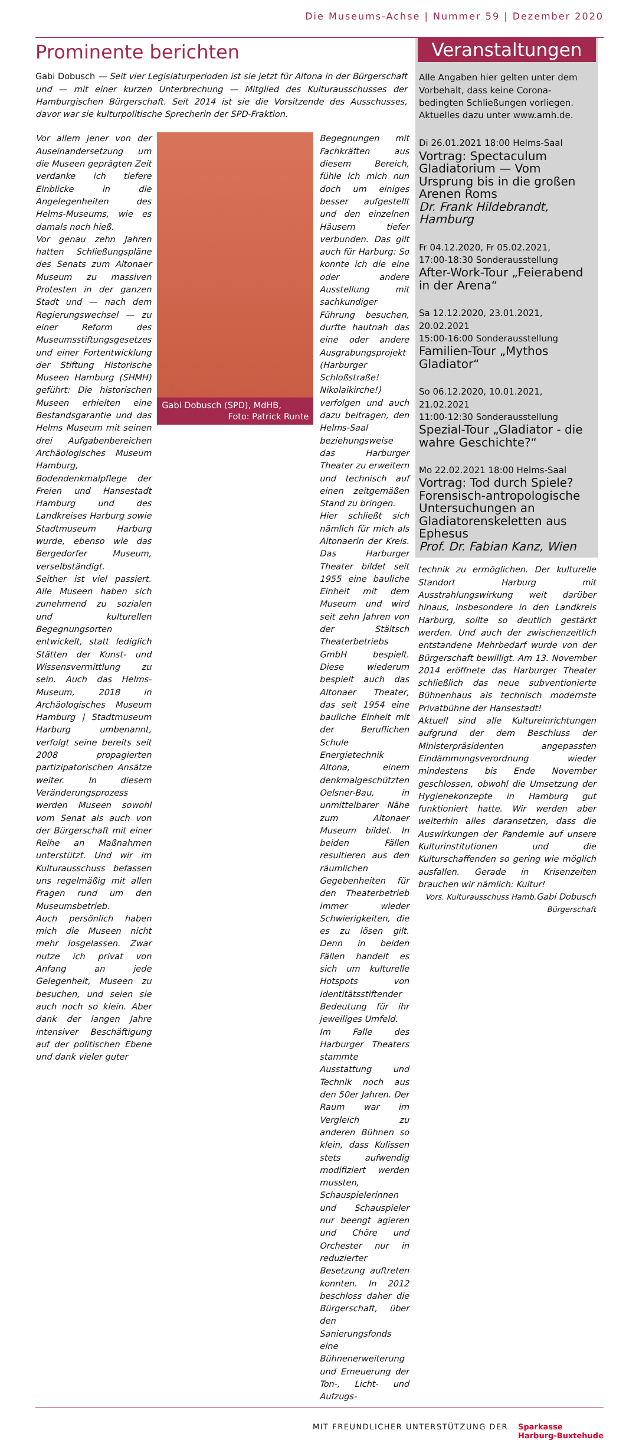Die Museums-Achse | Nummer 59 | Dezember 2020
Prominente berichten
Gabi Dobusch — Seit vier Legislaturperioden ist sie jetzt für Altona in der Bürgerschaft und — mit einer kurzen Unterbrechung — Mitglied des Kulturausschusses der Hamburgischen Bürgerschaft. Seit 2014 ist sie die Vorsitzende des Ausschusses, davor war sie kulturpolitische Sprecherin der SPD-Fraktion.
Vor allem jener von der Auseinandersetzung um die Museen geprägten Zeit verdanke ich tiefere Einblicke in die Angelegenheiten des Helms-Museums, wie es damals noch hieß.
Vor genau zehn Jahren hatten Schließungspläne des Senats zum Altonaer Museum zu massiven Protesten in der ganzen Stadt und — nach dem Regierungswechsel — zu einer Reform des Museumsstiftungsgesetzes und einer Fortentwicklung der Stiftung Historische Museen Hamburg (SHMH) geführt: Die historischen Museen erhielten eine Bestandsgarantie und das Helms Museum mit seinen drei Aufgabenbereichen Archäologisches Museum Hamburg, Bodendenkmalpflege der Freien und Hansestadt Hamburg und des Landkreises Harburg sowie Stadtmuseum Harburg wurde, ebenso wie das Bergedorfer Museum, verselbständigt.
Seither ist viel passiert. Alle Museen haben sich zunehmend zu sozialen und kulturellen Begegnungsorten entwickelt, statt lediglich Stätten der Kunst- und Wissensvermittlung zu sein. Auch das Helms-Museum, 2018 in Archäologisches Museum Hamburg | Stadtmuseum Harburg umbenannt, verfolgt seine bereits seit 2008 propagierten partizipatorischen Ansätze weiter. In diesem Veränderungsprozess werden Museen sowohl vom Senat als auch von der Bürgerschaft mit einer Reihe an Maßnahmen unterstützt. Und wir im Kulturausschuss befassen uns regelmäßig mit allen Fragen rund um den Museumsbetrieb.
Auch persönlich haben mich die Museen nicht mehr losgelassen. Zwar nutze ich privat von Anfang an jede Gelegenheit, Museen zu besuchen, und seien sie auch noch so klein. Aber dank der langen Jahre intensiver Beschäftigung auf der politischen Ebene und dank vieler guter
Gabi Dobusch (SPD), MdHB,
Foto: Patrick Runte
Begegnungen mit Fachkräften aus diesem Bereich, fühle ich mich nun doch um einiges besser aufgestellt und den einzelnen Häusern tiefer verbunden. Das gilt auch für Harburg: So konnte ich die eine oder andere Ausstellung mit sachkundiger Führung besuchen, durfte hautnah das eine oder andere Ausgrabungsprojekt (Harburger Schloßstraße! Nikolaikirche!) verfolgen und auch dazu beitragen, den Helms-Saal beziehungsweise das Harburger Theater zu erweitern und technisch auf einen zeitgemäßen Stand zu bringen.
Hier schließt sich nämlich für mich als Altonaerin der Kreis. Das Harburger Theater bildet seit 1955 eine bauliche Einheit mit dem Museum und wird seit zehn Jahren von der Stäitsch Theaterbetriebs GmbH bespielt. Diese wiederum bespielt auch das Altonaer Theater, das seit 1954 eine bauliche Einheit mit der Beruflichen Schule Energietechnik Altona, einem denkmalgeschützten Oelsner-Bau, in unmittelbarer Nähe zum Altonaer Museum bildet. In beiden Fällen resultieren aus den räumlichen Gegebenheiten für den Theaterbetrieb immer wieder Schwierigkeiten, die es zu lösen gilt. Denn in beiden Fällen handelt es sich um kulturelle Hotspots von identitätsstiftender Bedeutung für ihr jeweiliges Umfeld.
Im Falle des Harburger Theaters stammte Ausstattung und Technik noch aus den 50er Jahren. Der Raum war im Vergleich zu anderen Bühnen so klein, dass Kulissen stets aufwendig modifiziert werden mussten, Schauspielerinnen und Schauspieler nur beengt agieren und Chöre und Orchester nur in reduzierter Besetzung auftreten konnten. In 2012 beschloss daher die Bürgerschaft, über den Sanierungsfonds eine Bühnenerweiterung und Erneuerung der Ton-, Licht- und Aufzugs-
Veranstaltungen
Alle Angaben hier gelten unter dem Vorbehalt, dass keine Corona-bedingten Schließungen vorliegen.
Aktuelles dazu unter www.amh.de.
Di 26.01.2021 18:00 Helms-Saal
Vortrag: Spectaculum Gladiatorium — Vom Ursprung bis in die großen Arenen Roms
Dr. Frank Hildebrandt, Hamburg
Fr 04.12.2020, Fr 05.02.2021,
17:00-18:30 Sonderausstellung
After-Work-Tour „Feierabend in der Arena“
Sa 12.12.2020, 23.01.2021, 20.02.2021
15:00-16:00 Sonderausstellung
Familien-Tour „Mythos Gladiator“
So 06.12.2020, 10.01.2021, 21.02.2021
11:00-12:30 Sonderausstellung
Spezial-Tour „Gladiator - die wahre Geschichte?“
Mo 22.02.2021 18:00 Helms-Saal
Vortrag: Tod durch Spiele? Forensisch-antropologische Untersuchungen an Gladiatorenskeletten aus Ephesus
Prof. Dr. Fabian Kanz, Wien
technik zu ermöglichen. Der kulturelle Standort Harburg mit Ausstrahlungswirkung weit darüber hinaus, insbesondere in den Landkreis Harburg, sollte so deutlich gestärkt werden. Und auch der zwischenzeitlich entstandene Mehrbedarf wurde von der Bürgerschaft bewilligt. Am 13. November 2014 eröffnete das Harburger Theater schließlich das neue subventionierte Bühnenhaus als technisch modernste Privatbühne der Hansestadt!
Aktuell sind alle Kultureinrichtungen aufgrund der dem Beschluss der Ministerpräsidenten angepassten Eindämmungsverordnung wieder mindestens bis Ende November geschlossen, obwohl die Umsetzung der Hygienekonzepte in Hamburg gut funktioniert hatte. Wir werden aber weiterhin alles daransetzen, dass die Auswirkungen der Pandemie auf unsere Kulturinstitutionen und die Kulturschaffenden so gering wie möglich ausfallen. Gerade in Krisenzeiten brauchen wir nämlich: Kultur! Gabi Dobusch
Vors. Kulturausschuss Hamb. Bürgerschaft
MIT FREUNDLICHER UNTERSTÜTZUNG DER Sparkasse
Harburg-Buxtehude